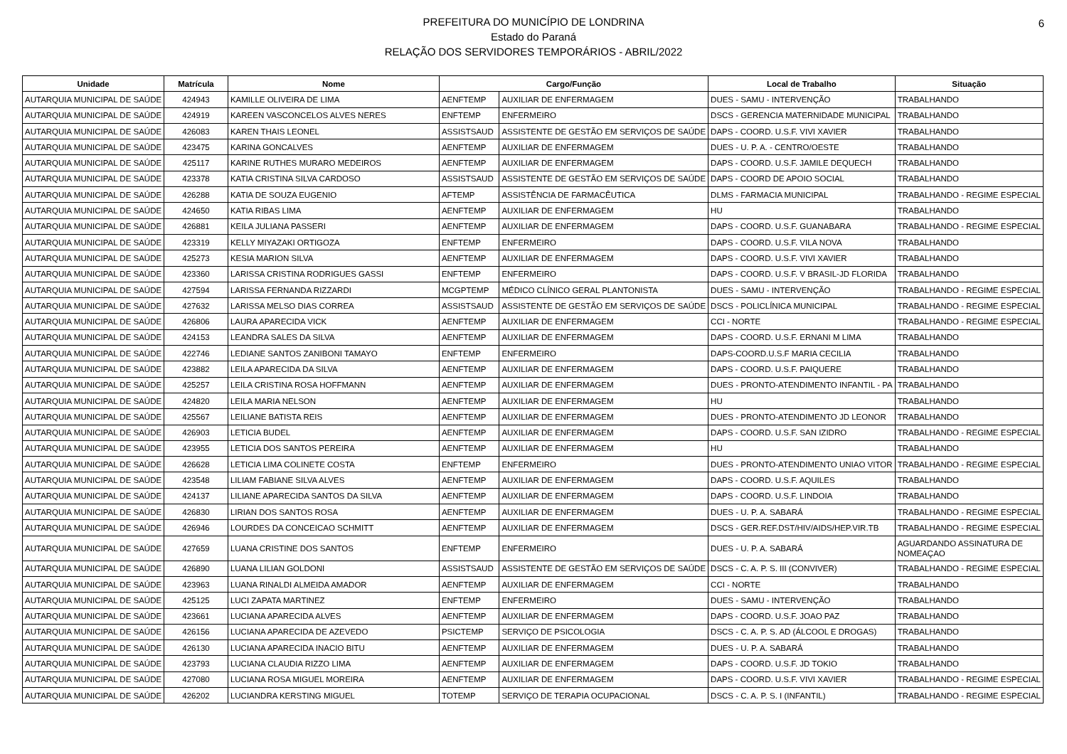PREFEITURA DO MUNICÍPIO DE LONDRINA
Estado do Paraná
RELAÇÃO DOS SERVIDORES TEMPORÁRIOS - ABRIL/2022
6
| Unidade | Matrícula | Nome | Cargo/Função | | Local de Trabalho | Situação |
| --- | --- | --- | --- | --- | --- | --- |
| AUTARQUIA MUNICIPAL DE SAÚDE | 424943 | KAMILLE OLIVEIRA DE LIMA | AENFTEMP | AUXILIAR DE ENFERMAGEM | DUES - SAMU - INTERVENÇÃO | TRABALHANDO |
| AUTARQUIA MUNICIPAL DE SAÚDE | 424919 | KAREEN VASCONCELOS ALVES NERES | ENFTEMP | ENFERMEIRO | DSCS - GERENCIA MATERNIDADE MUNICIPAL | TRABALHANDO |
| AUTARQUIA MUNICIPAL DE SAÚDE | 426083 | KAREN THAIS LEONEL | ASSISTSAUD | ASSISTENTE DE GESTÃO EM SERVIÇOS DE SAÚDE | DAPS - COORD. U.S.F. VIVI XAVIER | TRABALHANDO |
| AUTARQUIA MUNICIPAL DE SAÚDE | 423475 | KARINA GONCALVES | AENFTEMP | AUXILIAR DE ENFERMAGEM | DUES - U. P. A. - CENTRO/OESTE | TRABALHANDO |
| AUTARQUIA MUNICIPAL DE SAÚDE | 425117 | KARINE RUTHES MURARO MEDEIROS | AENFTEMP | AUXILIAR DE ENFERMAGEM | DAPS - COORD. U.S.F. JAMILE DEQUECH | TRABALHANDO |
| AUTARQUIA MUNICIPAL DE SAÚDE | 423378 | KATIA CRISTINA SILVA CARDOSO | ASSISTSAUD | ASSISTENTE DE GESTÃO EM SERVIÇOS DE SAÚDE | DAPS - COORD DE APOIO SOCIAL | TRABALHANDO |
| AUTARQUIA MUNICIPAL DE SAÚDE | 426288 | KATIA DE SOUZA EUGENIO | AFTEMP | ASSISTÊNCIA DE FARMACÊUTICA | DLMS - FARMACIA MUNICIPAL | TRABALHANDO - REGIME ESPECIAL |
| AUTARQUIA MUNICIPAL DE SAÚDE | 424650 | KATIA RIBAS LIMA | AENFTEMP | AUXILIAR DE ENFERMAGEM | HU | TRABALHANDO |
| AUTARQUIA MUNICIPAL DE SAÚDE | 426881 | KEILA JULIANA PASSERI | AENFTEMP | AUXILIAR DE ENFERMAGEM | DAPS - COORD. U.S.F. GUANABARA | TRABALHANDO - REGIME ESPECIAL |
| AUTARQUIA MUNICIPAL DE SAÚDE | 423319 | KELLY MIYAZAKI ORTIGOZA | ENFTEMP | ENFERMEIRO | DAPS - COORD. U.S.F. VILA NOVA | TRABALHANDO |
| AUTARQUIA MUNICIPAL DE SAÚDE | 425273 | KESIA MARION SILVA | AENFTEMP | AUXILIAR DE ENFERMAGEM | DAPS - COORD. U.S.F. VIVI XAVIER | TRABALHANDO |
| AUTARQUIA MUNICIPAL DE SAÚDE | 423360 | LARISSA CRISTINA RODRIGUES GASSI | ENFTEMP | ENFERMEIRO | DAPS - COORD. U.S.F. V BRASIL-JD FLORIDA | TRABALHANDO |
| AUTARQUIA MUNICIPAL DE SAÚDE | 427594 | LARISSA FERNANDA RIZZARDI | MCGPTEMP | MÉDICO CLÍNICO GERAL PLANTONISTA | DUES - SAMU - INTERVENÇÃO | TRABALHANDO - REGIME ESPECIAL |
| AUTARQUIA MUNICIPAL DE SAÚDE | 427632 | LARISSA MELSO DIAS CORREA | ASSISTSAUD | ASSISTENTE DE GESTÃO EM SERVIÇOS DE SAÚDE | DSCS - POLICLÍNICA MUNICIPAL | TRABALHANDO - REGIME ESPECIAL |
| AUTARQUIA MUNICIPAL DE SAÚDE | 426806 | LAURA APARECIDA VICK | AENFTEMP | AUXILIAR DE ENFERMAGEM | CCI - NORTE | TRABALHANDO - REGIME ESPECIAL |
| AUTARQUIA MUNICIPAL DE SAÚDE | 424153 | LEANDRA SALES DA SILVA | AENFTEMP | AUXILIAR DE ENFERMAGEM | DAPS - COORD. U.S.F. ERNANI M LIMA | TRABALHANDO |
| AUTARQUIA MUNICIPAL DE SAÚDE | 422746 | LEDIANE SANTOS ZANIBONI TAMAYO | ENFTEMP | ENFERMEIRO | DAPS-COORD.U.S.F MARIA CECILIA | TRABALHANDO |
| AUTARQUIA MUNICIPAL DE SAÚDE | 423882 | LEILA APARECIDA DA SILVA | AENFTEMP | AUXILIAR DE ENFERMAGEM | DAPS - COORD. U.S.F. PAIQUERE | TRABALHANDO |
| AUTARQUIA MUNICIPAL DE SAÚDE | 425257 | LEILA CRISTINA ROSA HOFFMANN | AENFTEMP | AUXILIAR DE ENFERMAGEM | DUES - PRONTO-ATENDIMENTO INFANTIL - PA | TRABALHANDO |
| AUTARQUIA MUNICIPAL DE SAÚDE | 424820 | LEILA MARIA NELSON | AENFTEMP | AUXILIAR DE ENFERMAGEM | HU | TRABALHANDO |
| AUTARQUIA MUNICIPAL DE SAÚDE | 425567 | LEILIANE BATISTA REIS | AENFTEMP | AUXILIAR DE ENFERMAGEM | DUES - PRONTO-ATENDIMENTO JD LEONOR | TRABALHANDO |
| AUTARQUIA MUNICIPAL DE SAÚDE | 426903 | LETICIA BUDEL | AENFTEMP | AUXILIAR DE ENFERMAGEM | DAPS - COORD. U.S.F. SAN IZIDRO | TRABALHANDO - REGIME ESPECIAL |
| AUTARQUIA MUNICIPAL DE SAÚDE | 423955 | LETICIA DOS SANTOS PEREIRA | AENFTEMP | AUXILIAR DE ENFERMAGEM | HU | TRABALHANDO |
| AUTARQUIA MUNICIPAL DE SAÚDE | 426628 | LETICIA LIMA COLINETE COSTA | ENFTEMP | ENFERMEIRO | DUES - PRONTO-ATENDIMENTO UNIAO VITOR | TRABALHANDO - REGIME ESPECIAL |
| AUTARQUIA MUNICIPAL DE SAÚDE | 423548 | LILIAM FABIANE SILVA ALVES | AENFTEMP | AUXILIAR DE ENFERMAGEM | DAPS - COORD. U.S.F. AQUILES | TRABALHANDO |
| AUTARQUIA MUNICIPAL DE SAÚDE | 424137 | LILIANE APARECIDA SANTOS DA SILVA | AENFTEMP | AUXILIAR DE ENFERMAGEM | DAPS - COORD. U.S.F. LINDOIA | TRABALHANDO |
| AUTARQUIA MUNICIPAL DE SAÚDE | 426830 | LIRIAN DOS SANTOS ROSA | AENFTEMP | AUXILIAR DE ENFERMAGEM | DUES - U. P. A. SABARÁ | TRABALHANDO - REGIME ESPECIAL |
| AUTARQUIA MUNICIPAL DE SAÚDE | 426946 | LOURDES DA CONCEICAO SCHMITT | AENFTEMP | AUXILIAR DE ENFERMAGEM | DSCS - GER.REF.DST/HIV/AIDS/HEP.VIR.TB | TRABALHANDO - REGIME ESPECIAL |
| AUTARQUIA MUNICIPAL DE SAÚDE | 427659 | LUANA CRISTINE DOS SANTOS | ENFTEMP | ENFERMEIRO | DUES - U. P. A. SABARÁ | AGUARDANDO ASSINATURA DE NOMEAÇAO |
| AUTARQUIA MUNICIPAL DE SAÚDE | 426890 | LUANA LILIAN GOLDONI | ASSISTSAUD | ASSISTENTE DE GESTÃO EM SERVIÇOS DE SAÚDE | DSCS - C. A. P. S. III (CONVIVER) | TRABALHANDO - REGIME ESPECIAL |
| AUTARQUIA MUNICIPAL DE SAÚDE | 423963 | LUANA RINALDI ALMEIDA AMADOR | AENFTEMP | AUXILIAR DE ENFERMAGEM | CCI - NORTE | TRABALHANDO |
| AUTARQUIA MUNICIPAL DE SAÚDE | 425125 | LUCI ZAPATA MARTINEZ | ENFTEMP | ENFERMEIRO | DUES - SAMU - INTERVENÇÃO | TRABALHANDO |
| AUTARQUIA MUNICIPAL DE SAÚDE | 423661 | LUCIANA APARECIDA ALVES | AENFTEMP | AUXILIAR DE ENFERMAGEM | DAPS - COORD. U.S.F. JOAO PAZ | TRABALHANDO |
| AUTARQUIA MUNICIPAL DE SAÚDE | 426156 | LUCIANA APARECIDA DE AZEVEDO | PSICTEMP | SERVIÇO DE PSICOLOGIA | DSCS - C. A. P. S. AD (ÁLCOOL E DROGAS) | TRABALHANDO |
| AUTARQUIA MUNICIPAL DE SAÚDE | 426130 | LUCIANA APARECIDA INACIO BITU | AENFTEMP | AUXILIAR DE ENFERMAGEM | DUES - U. P. A. SABARÁ | TRABALHANDO |
| AUTARQUIA MUNICIPAL DE SAÚDE | 423793 | LUCIANA CLAUDIA RIZZO LIMA | AENFTEMP | AUXILIAR DE ENFERMAGEM | DAPS - COORD. U.S.F. JD TOKIO | TRABALHANDO |
| AUTARQUIA MUNICIPAL DE SAÚDE | 427080 | LUCIANA ROSA MIGUEL MOREIRA | AENFTEMP | AUXILIAR DE ENFERMAGEM | DAPS - COORD. U.S.F. VIVI XAVIER | TRABALHANDO - REGIME ESPECIAL |
| AUTARQUIA MUNICIPAL DE SAÚDE | 426202 | LUCIANDRA KERSTING MIGUEL | TOTEMP | SERVIÇO DE TERAPIA OCUPACIONAL | DSCS - C. A. P. S. I (INFANTIL) | TRABALHANDO - REGIME ESPECIAL |